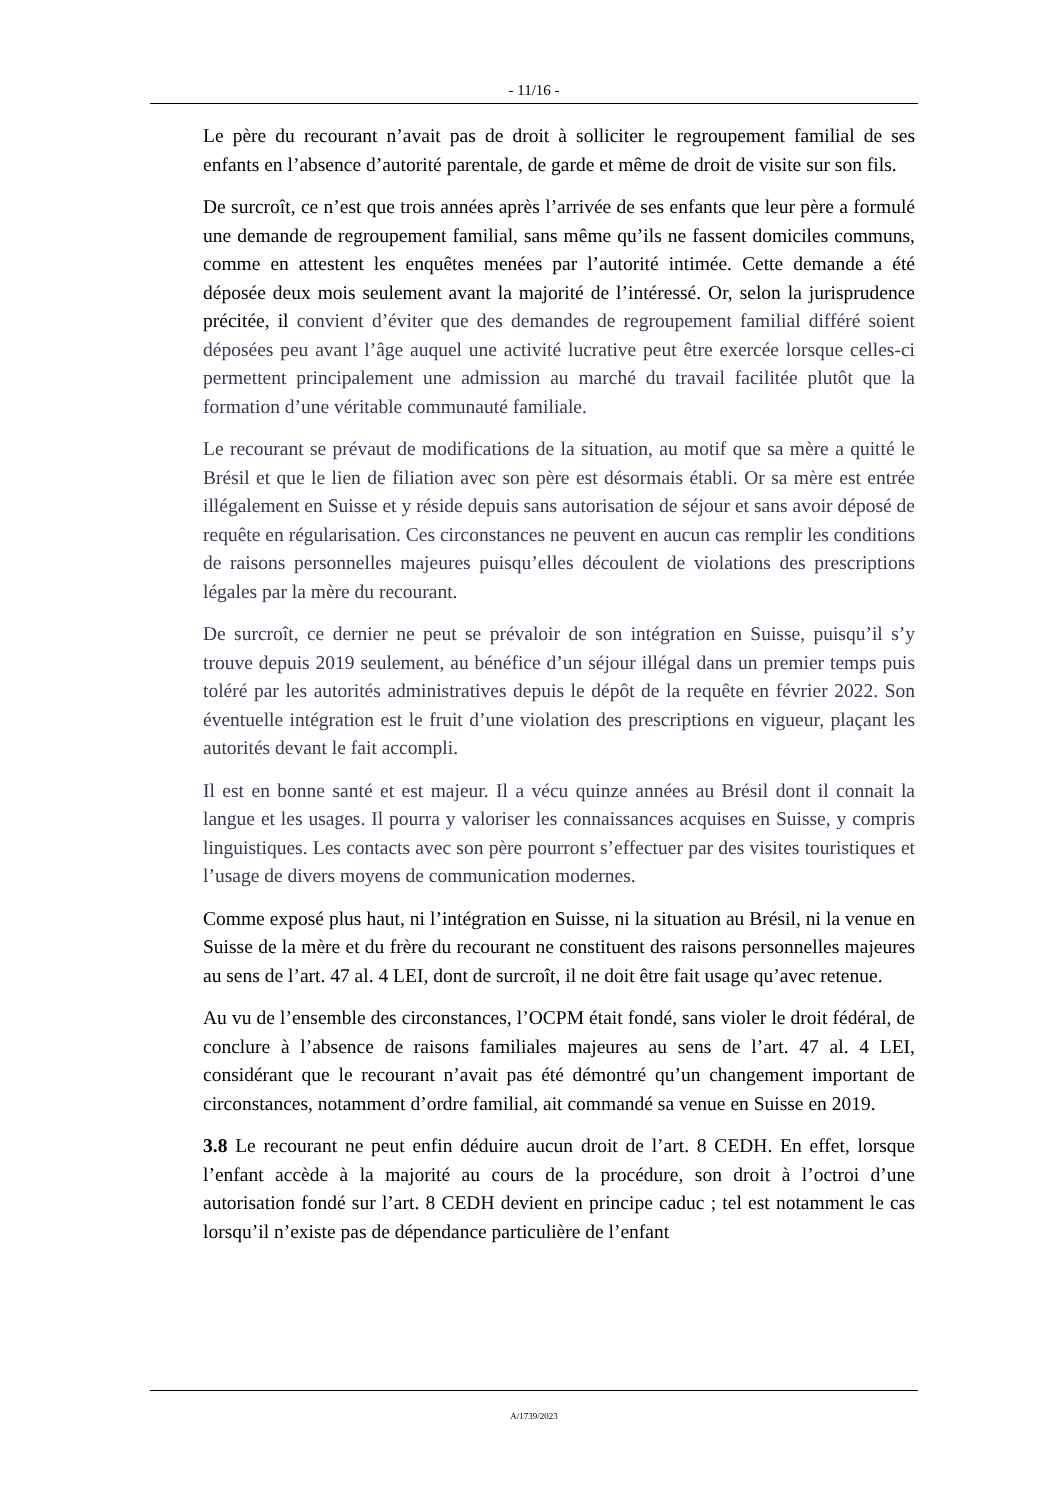- 11/16 -
Le père du recourant n’avait pas de droit à solliciter le regroupement familial de ses enfants en l’absence d’autorité parentale, de garde et même de droit de visite sur son fils.
De surcroît, ce n’est que trois années après l’arrivée de ses enfants que leur père a formulé une demande de regroupement familial, sans même qu’ils ne fassent domiciles communs, comme en attestent les enquêtes menées par l’autorité intimée. Cette demande a été déposée deux mois seulement avant la majorité de l’intéressé. Or, selon la jurisprudence précitée, il convient d’éviter que des demandes de regroupement familial différé soient déposées peu avant l’âge auquel une activité lucrative peut être exercée lorsque celles-ci permettent principalement une admission au marché du travail facilitée plutôt que la formation d’une véritable communauté familiale.
Le recourant se prévaut de modifications de la situation, au motif que sa mère a quitté le Brésil et que le lien de filiation avec son père est désormais établi. Or sa mère est entrée illégalement en Suisse et y réside depuis sans autorisation de séjour et sans avoir déposé de requête en régularisation. Ces circonstances ne peuvent en aucun cas remplir les conditions de raisons personnelles majeures puisqu’elles découlent de violations des prescriptions légales par la mère du recourant.
De surcroît, ce dernier ne peut se prévaloir de son intégration en Suisse, puisqu’il s’y trouve depuis 2019 seulement, au bénéfice d’un séjour illégal dans un premier temps puis toléré par les autorités administratives depuis le dépôt de la requête en février 2022. Son éventuelle intégration est le fruit d’une violation des prescriptions en vigueur, plaçant les autorités devant le fait accompli.
Il est en bonne santé et est majeur. Il a vécu quinze années au Brésil dont il connait la langue et les usages. Il pourra y valoriser les connaissances acquises en Suisse, y compris linguistiques. Les contacts avec son père pourront s’effectuer par des visites touristiques et l’usage de divers moyens de communication modernes.
Comme exposé plus haut, ni l’intégration en Suisse, ni la situation au Brésil, ni la venue en Suisse de la mère et du frère du recourant ne constituent des raisons personnelles majeures au sens de l’art. 47 al. 4 LEI, dont de surcroît, il ne doit être fait usage qu’avec retenue.
Au vu de l’ensemble des circonstances, l’OCPM était fondé, sans violer le droit fédéral, de conclure à l’absence de raisons familiales majeures au sens de l’art. 47 al. 4 LEI, considérant que le recourant n’avait pas été démontré qu’un changement important de circonstances, notamment d’ordre familial, ait commandé sa venue en Suisse en 2019.
3.8 Le recourant ne peut enfin déduire aucun droit de l’art. 8 CEDH. En effet, lorsque l’enfant accède à la majorité au cours de la procédure, son droit à l’octroi d’une autorisation fondé sur l’art. 8 CEDH devient en principe caduc ; tel est notamment le cas lorsqu’il n’existe pas de dépendance particulière de l’enfant
A/1739/2023